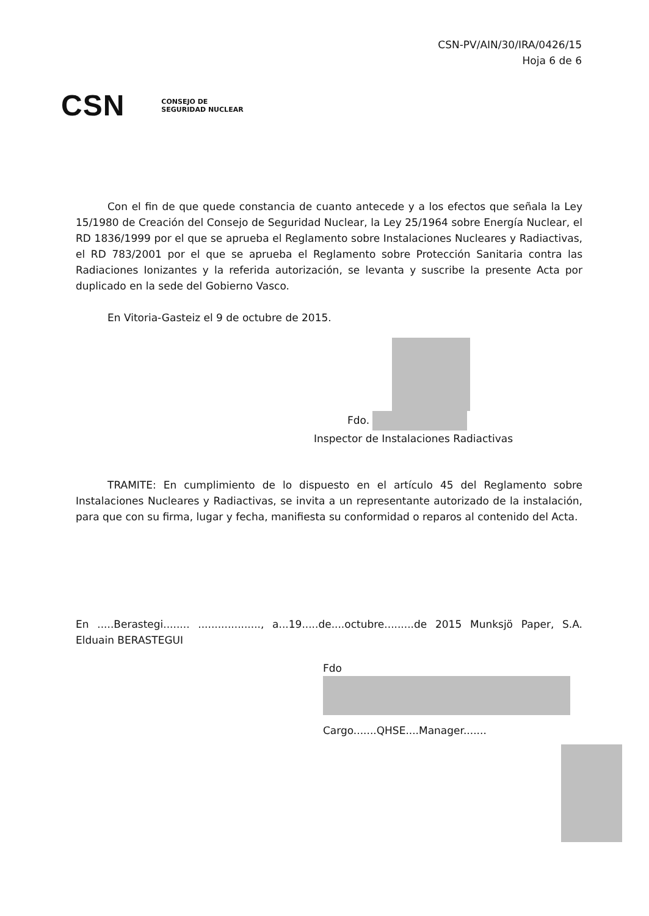CSN-PV/AIN/30/IRA/0426/15
Hoja 6 de 6
CSN CONSEJO DE
SEGURIDAD NUCLEAR
Con el fin de que quede constancia de cuanto antecede y a los efectos que señala la Ley 15/1980 de Creación del Consejo de Seguridad Nuclear, la Ley 25/1964 sobre Energía Nuclear, el RD 1836/1999 por el que se aprueba el Reglamento sobre Instalaciones Nucleares y Radiactivas, el RD 783/2001 por el que se aprueba el Reglamento sobre Protección Sanitaria contra las Radiaciones Ionizantes y la referida autorización, se levanta y suscribe la presente Acta por duplicado en la sede del Gobierno Vasco.
En Vitoria-Gasteiz el 9 de octubre de 2015.
Fdo.
Inspector de Instalaciones Radiactivas
TRAMITE: En cumplimiento de lo dispuesto en el artículo 45 del Reglamento sobre Instalaciones Nucleares y Radiactivas, se invita a un representante autorizado de la instalación, para que con su firma, lugar y fecha, manifiesta su conformidad o reparos al contenido del Acta.
En .....Berastegi........ ..................., a...19.....de....octubre.........de 2015 Munksjö Paper, S.A. Elduain BERASTEGUI
Fdo
Cargo.......QHSE....Manager.......